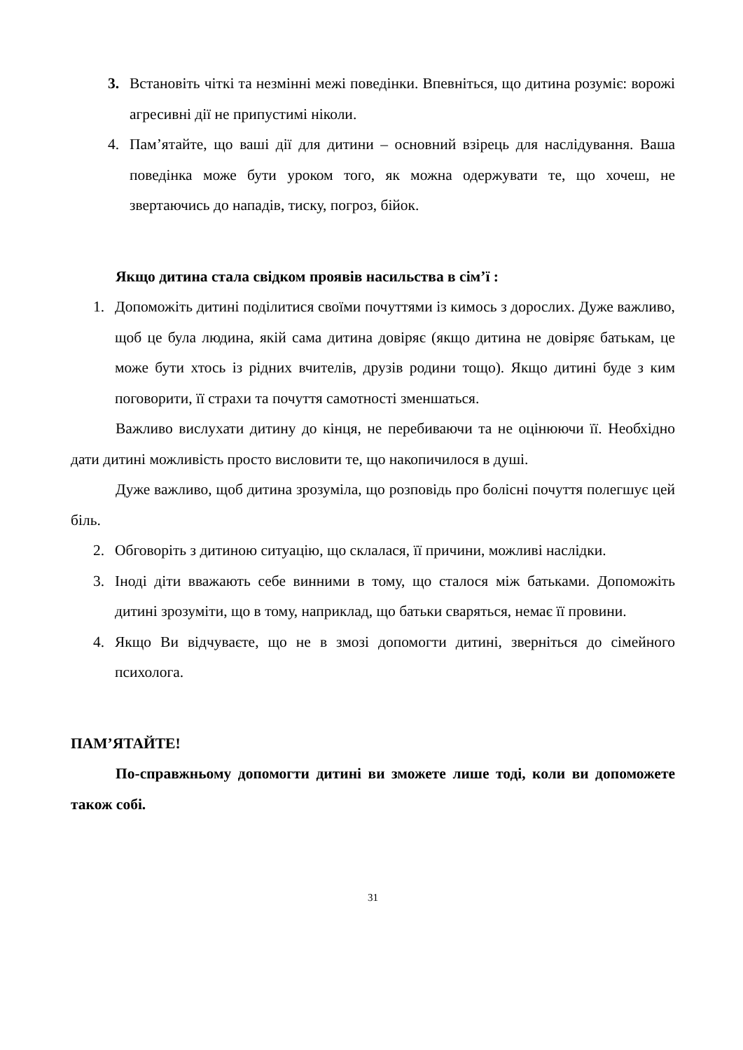3. Встановіть чіткі та незмінні межі поведінки. Впевніться, що дитина розуміє: ворожі агресивні дії не припустимі ніколи.
4. Пам’ятайте, що ваші дії для дитини – основний взірець для наслідування. Ваша поведінка може бути уроком того, як можна одержувати те, що хочеш, не звертаючись до нападів, тиску, погроз, бійок.
Якщо дитина стала свідком проявів насильства в сім’ї :
1. Допоможіть дитині поділитися своїми почуттями із кимось з дорослих. Дуже важливо, щоб це була людина, якій сама дитина довіряє (якщо дитина не довіряє батькам, це може бути хтось із рідних вчителів, друзів родини тощо). Якщо дитині буде з ким поговорити, її страхи та почуття самотності зменшаться.
Важливо вислухати дитину до кінця, не перебиваючи та не оцінюючи її. Необхідно дати дитині можливість просто висловити те, що накопичилося в душі.
Дуже важливо, щоб дитина зрозуміла, що розповідь про болісні почуття полегшує цей біль.
2. Обговоріть з дитиною ситуацію, що склалася, її причини, можливі наслідки.
3. Іноді діти вважають себе винними в тому, що сталося між батьками. Допоможіть дитині зрозуміти, що в тому, наприклад, що батьки сваряться, немає її провини.
4. Якщо Ви відчуваєте, що не в змозі допомогти дитині, зверніться до сімейного психолога.
ПАМ’ЯТАЙТЕ!
По-справжньому допомогти дитині ви зможете лише тоді, коли ви допоможете також собі.
31